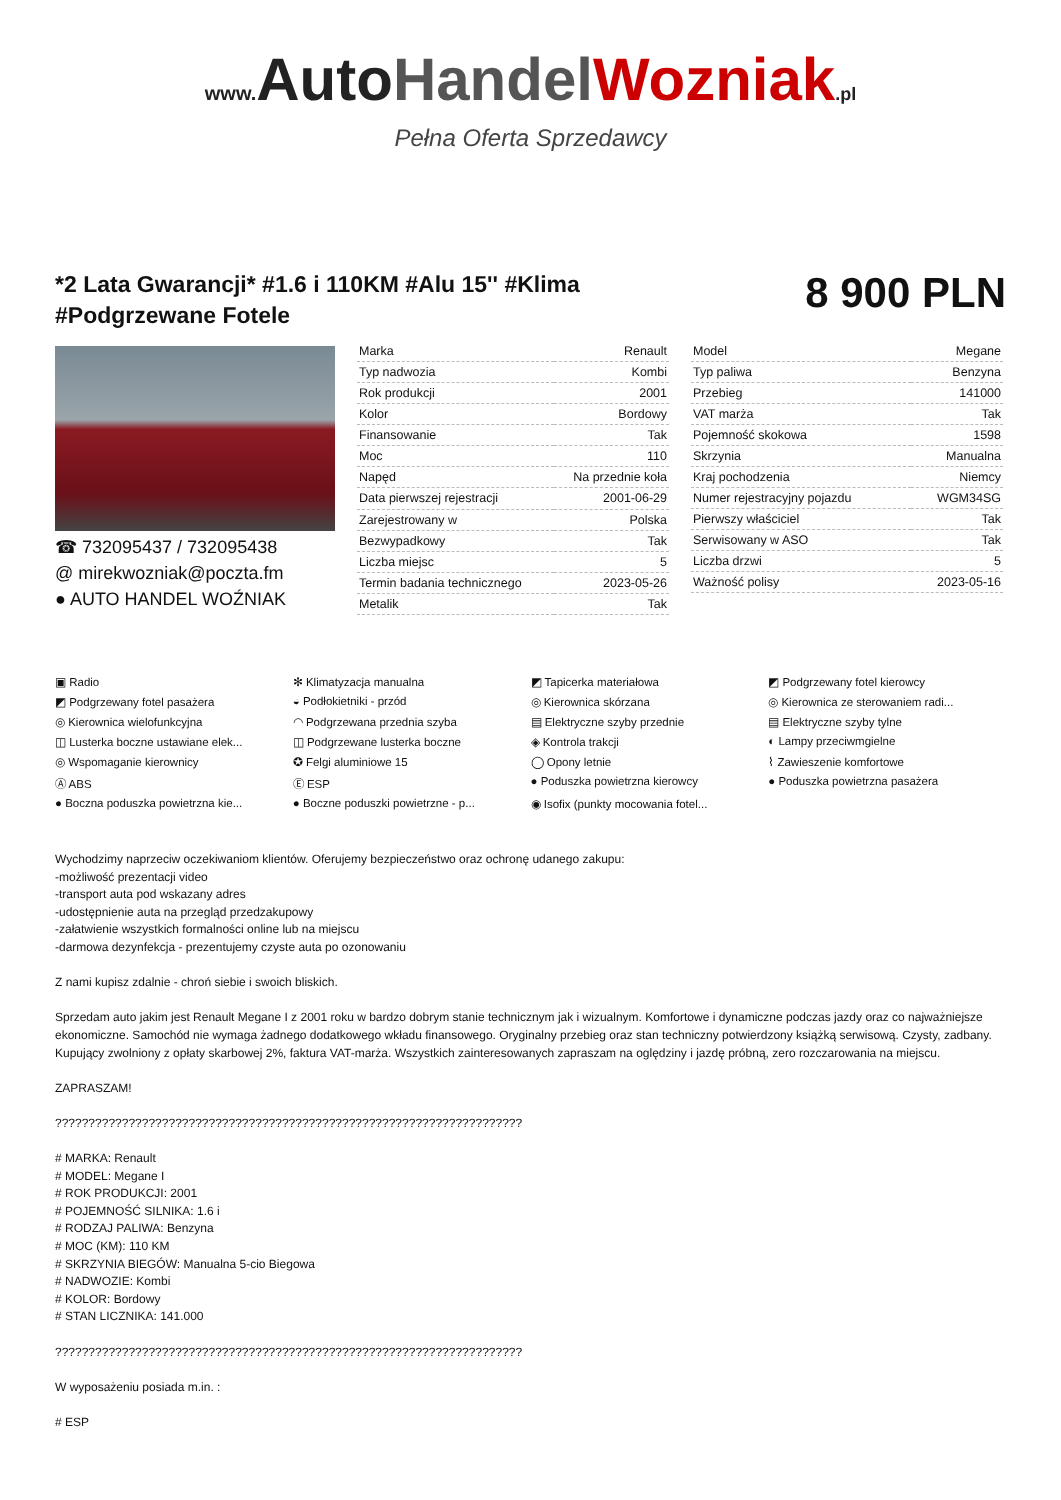www. AutoHandel Wozniak.pl
Pełna Oferta Sprzedawcy
*2 Lata Gwarancji* #1.6 i 110KM #Alu 15'' #Klima #Podgrzewane Fotele
8 900 PLN
☎ 732095437 / 732095438
@ mirekwozniak@poczta.fm
● AUTO HANDEL WOŹNIAK
| Marka | Renault |
| Typ nadwozia | Kombi |
| Rok produkcji | 2001 |
| Kolor | Bordowy |
| Finansowanie | Tak |
| Moc | 110 |
| Napęd | Na przednie koła |
| Data pierwszej rejestracji | 2001-06-29 |
| Zarejestrowany w | Polska |
| Bezwypadkowy | Tak |
| Liczba miejsc | 5 |
| Termin badania technicznego | 2023-05-26 |
| Metalik | Tak |
| Model | Megane |
| Typ paliwa | Benzyna |
| Przebieg | 141000 |
| VAT marża | Tak |
| Pojemność skokowa | 1598 |
| Skrzynia | Manualna |
| Kraj pochodzenia | Niemcy |
| Numer rejestracyjny pojazdu | WGM34SG |
| Pierwszy właściciel | Tak |
| Serwisowany w ASO | Tak |
| Liczba drzwi | 5 |
| Ważność polisy | 2023-05-16 |
▣ Radio
✻ Klimatyzacja manualna
◩ Tapicerka materiałowa
◩ Podgrzewany fotel kierowcy
◩ Podgrzewany fotel pasażera
◒ Podłokietniki - przód
◎ Kierownica skórzana
◎ Kierownica ze sterowaniem radi...
◎ Kierownica wielofunkcyjna
◠ Podgrzewana przednia szyba
▤ Elektryczne szyby przednie
▤ Elektryczne szyby tylne
◫ Lusterka boczne ustawiane elek...
◫ Podgrzewane lusterka boczne
◈ Kontrola trakcji
◐ Lampy przeciwmgielne
◎ Wspomaganie kierownicy
✪ Felgi aluminiowe 15
◯ Opony letnie
⌇ Zawieszenie komfortowe
Ⓐ ABS
Ⓔ ESP
● Poduszka powietrzna kierowcy
● Poduszka powietrzna pasażera
● Boczna poduszka powietrzna kie...
● Boczne poduszki powietrzne - p...
◉ Isofix (punkty mocowania fotel...
Wychodzimy naprzeciw oczekiwaniom klientów. Oferujemy bezpieczeństwo oraz ochronę udanego zakupu:
-możliwość prezentacji video
-transport auta pod wskazany adres
-udostępnienie auta na przegląd przedzakupowy
-załatwienie wszystkich formalności online lub na miejscu
-darmowa dezynfekcja - prezentujemy czyste auta po ozonowaniu
Z nami kupisz zdalnie - chroń siebie i swoich bliskich.
Sprzedam auto jakim jest Renault Megane I z 2001 roku w bardzo dobrym stanie technicznym jak i wizualnym. Komfortowe i dynamiczne podczas jazdy oraz co najważniejsze ekonomiczne. Samochód nie wymaga żadnego dodatkowego wkładu finansowego. Oryginalny przebieg oraz stan techniczny potwierdzony książką serwisową. Czysty, zadbany. Kupujący zwolniony z opłaty skarbowej 2%, faktura VAT-marża. Wszystkich zainteresowanych zapraszam na oględziny i jazdę próbną, zero rozczarowania na miejscu.
ZAPRASZAM!
??????????????????????????????????????????????????????????????????????
# MARKA: Renault
# MODEL: Megane I
# ROK PRODUKCJI: 2001
# POJEMNOŚĆ SILNIKA: 1.6 i
# RODZAJ PALIWA: Benzyna
# MOC (KM): 110 KM
# SKRZYNIA BIEGÓW: Manualna 5-cio Biegowa
# NADWOZIE: Kombi
# KOLOR: Bordowy
# STAN LICZNIKA: 141.000
??????????????????????????????????????????????????????????????????????
W wyposażeniu posiada m.in. :
# ESP